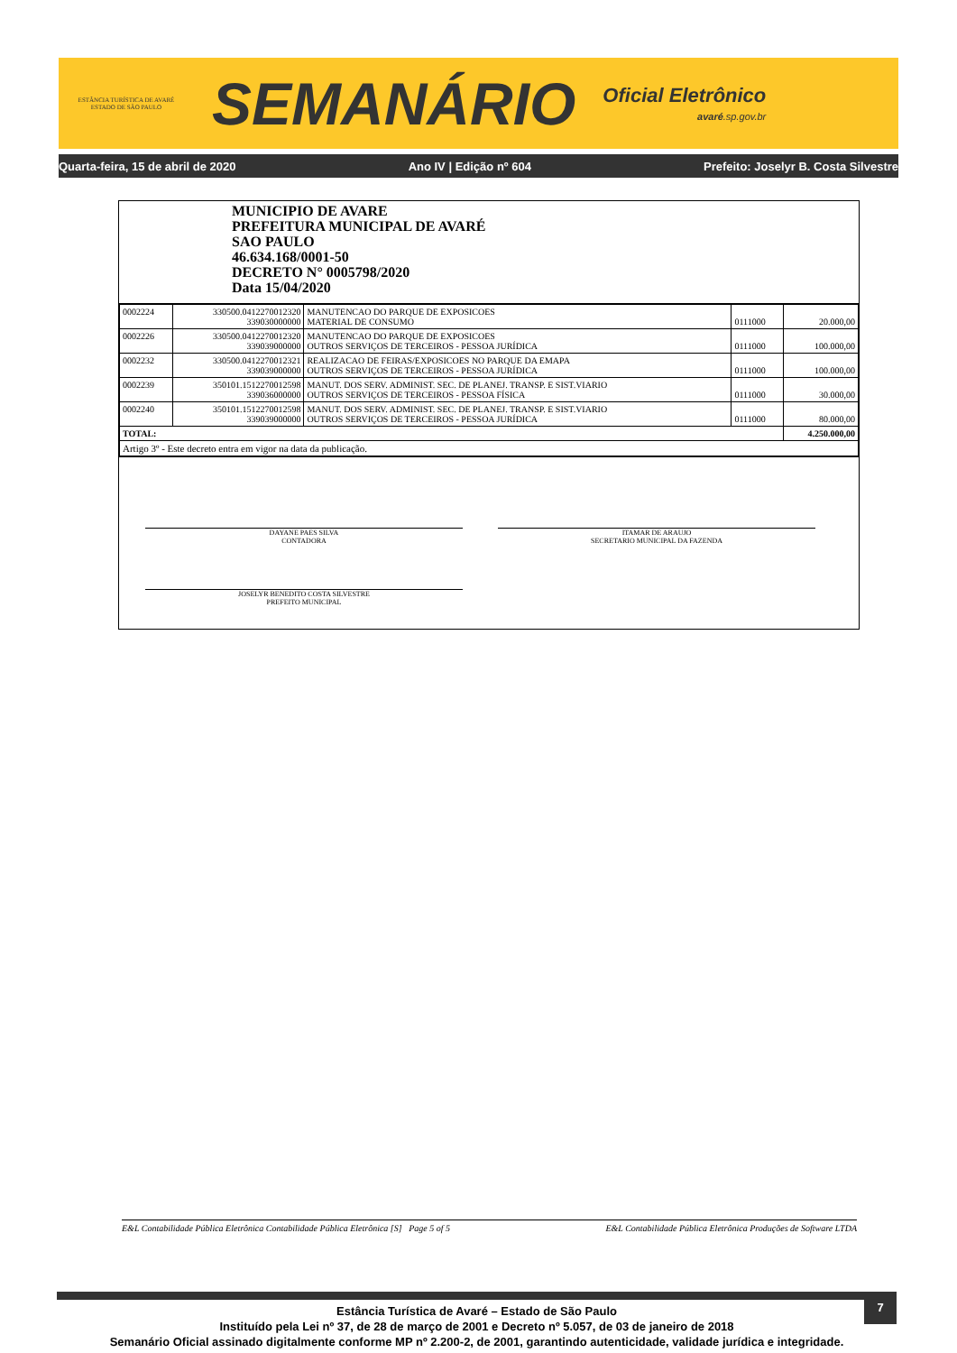ESTÂNCIA TURÍSTICA DE AVARÉ
ESTADO DE SÃO PAULO
SEMANÁRIO
Oficial Eletrônico
avaré.sp.gov.br
Quarta-feira, 15 de abril de 2020 Ano IV | Edição nº 604 Prefeito: Joselyr B. Costa Silvestre
MUNICIPIO DE AVARE
PREFEITURA MUNICIPAL DE AVARÉ
SAO PAULO
46.634.168/0001-50
DECRETO N° 0005798/2020
Data 15/04/2020
| 0002224 | 330500.0412270012320 339030000000 | MANUTENCAO DO PARQUE DE EXPOSICOES MATERIAL DE CONSUMO | 0111000 | 20.000,00 |
| 0002226 | 330500.0412270012320 339039000000 | MANUTENCAO DO PARQUE DE EXPOSICOES OUTROS SERVIÇOS DE TERCEIROS - PESSOA JURÍDICA | 0111000 | 100.000,00 |
| 0002232 | 330500.0412270012321 339039000000 | REALIZACAO DE FEIRAS/EXPOSICOES NO PARQUE DA EMAPA OUTROS SERVIÇOS DE TERCEIROS - PESSOA JURÍDICA | 0111000 | 100.000,00 |
| 0002239 | 350101.1512270012598 339036000000 | MANUT. DOS SERV. ADMINIST. SEC. DE PLANEJ. TRANSP. E SIST.VIARIO OUTROS SERVIÇOS DE TERCEIROS - PESSOA FÍSICA | 0111000 | 30.000,00 |
| 0002240 | 350101.1512270012598 339039000000 | MANUT. DOS SERV. ADMINIST. SEC. DE PLANEJ. TRANSP. E SIST.VIARIO OUTROS SERVIÇOS DE TERCEIROS - PESSOA JURÍDICA | 0111000 | 80.000,00 |
| TOTAL: | | | | 4.250.000,00 |
| Artigo 3º - Este decreto entra em vigor na data da publicação. | | | | |
DAYANE PAES SILVA
CONTADORA
ITAMAR DE ARAUJO
SECRETARIO MUNICIPAL DA FAZENDA
JOSELYR BENEDITO COSTA SILVESTRE
PREFEITO MUNICIPAL
E&L Contabilidade Pública Eletrônica Contabilidade Pública Eletrônica [S] Page 5 of 5 E&L Contabilidade Pública Eletrônica Produções de Software LTDA
7
Estância Turística de Avaré – Estado de São Paulo
Instituído pela Lei nº 37, de 28 de março de 2001 e Decreto nº 5.057, de 03 de janeiro de 2018
Semanário Oficial assinado digitalmente conforme MP nº 2.200-2, de 2001, garantindo autenticidade, validade jurídica e integridade.